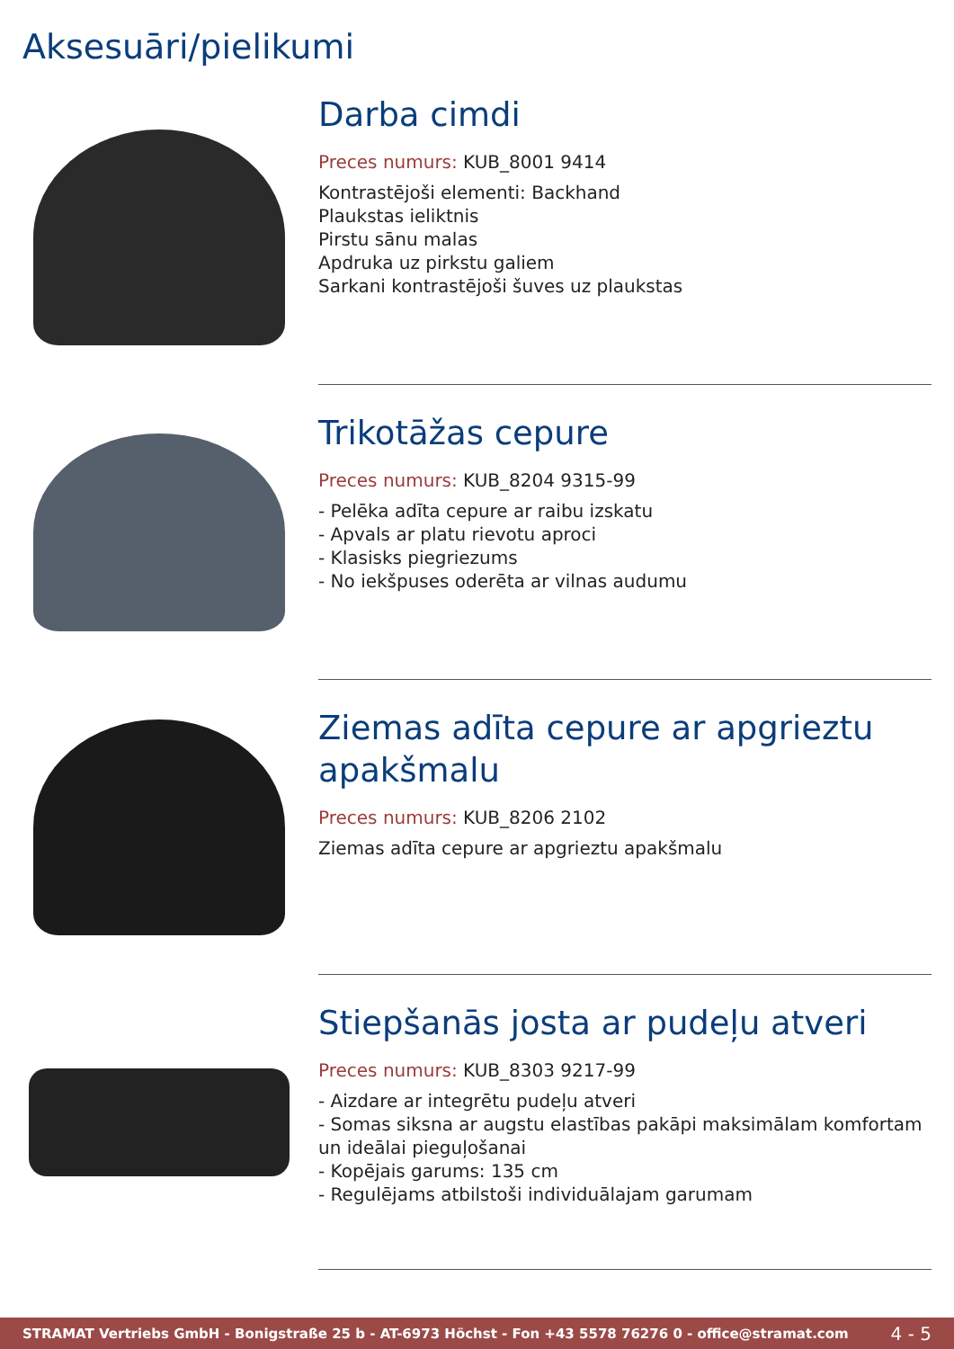Aksesuāri/pielikumi
Darba cimdi
Preces numurs: KUB_8001 9414
Kontrastējoši elementi: Backhand
Plaukstas ieliktnis
Pirstu sānu malas
Apdruka uz pirkstu galiem
Sarkani kontrastējoši šuves uz plaukstas
Trikotāžas cepure
Preces numurs: KUB_8204 9315-99
- Pelēka adīta cepure ar raibu izskatu
- Apvals ar platu rievotu aproci
- Klasisks piegriezums
- No iekšpuses oderēta ar vilnas audumu
Ziemas adīta cepure ar apgrieztu apakšmalu
Preces numurs: KUB_8206 2102
Ziemas adīta cepure ar apgrieztu apakšmalu
Stiepšanās josta ar pudeļu atveri
Preces numurs: KUB_8303 9217-99
- Aizdare ar integrētu pudeļu atveri
- Somas siksna ar augstu elastības pakāpi maksimālam komfortam un ideālai pieguļošanai
- Kopējais garums: 135 cm
- Regulējams atbilstoši individuālajam garumam
STRAMAT Vertriebs GmbH - Bonigstraße 25 b - AT-6973 Höchst - Fon +43 5578 76276 0 - office@stramat.com 4 - 5